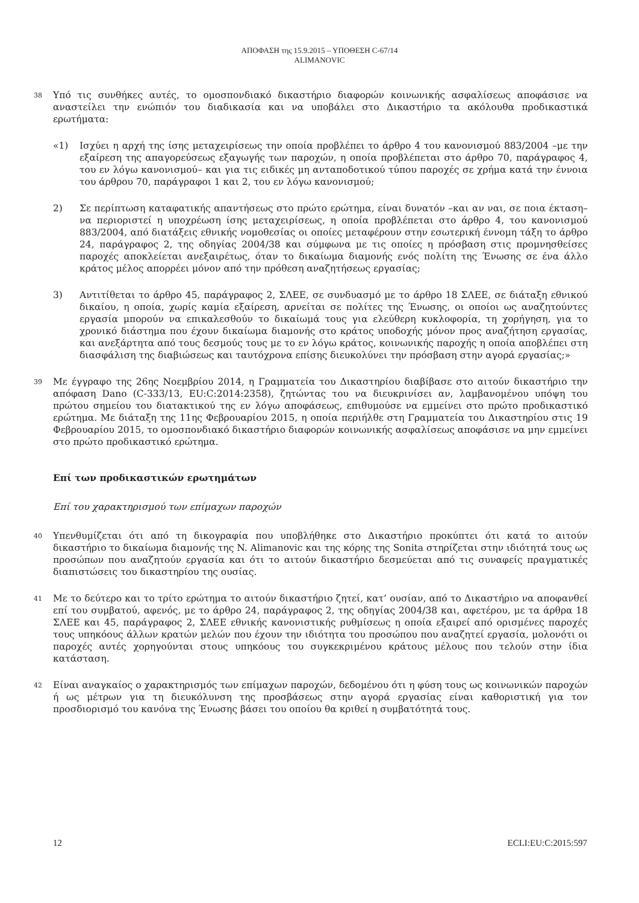ΑΠΟΦΑΣΗ της 15.9.2015 – ΥΠΟΘΕΣΗ C-67/14
ALIMANOVIC
38
Υπό τις συνθήκες αυτές, το ομοσπονδιακό δικαστήριο διαφορών κοινωνικής ασφαλίσεως αποφάσισε να αναστείλει την ενώπιόν του διαδικασία και να υποβάλει στο Δικαστήριο τα ακόλουθα προδικαστικά ερωτήματα:
«1) Ισχύει η αρχή της ίσης μεταχειρίσεως την οποία προβλέπει το άρθρο 4 του κανονισμού 883/2004 –με την εξαίρεση της απαγορεύσεως εξαγωγής των παροχών, η οποία προβλέπεται στο άρθρο 70, παράγραφος 4, του εν λόγω κανονισμού– και για τις ειδικές μη ανταποδοτικού τύπου παροχές σε χρήμα κατά την έννοια του άρθρου 70, παράγραφοι 1 και 2, του εν λόγω κανονισμού;
2) Σε περίπτωση καταφατικής απαντήσεως στο πρώτο ερώτημα, είναι δυνατόν –και αν ναι, σε ποια έκταση– να περιοριστεί η υποχρέωση ίσης μεταχειρίσεως, η οποία προβλέπεται στο άρθρο 4, του κανονισμού 883/2004, από διατάξεις εθνικής νομοθεσίας οι οποίες μεταφέρουν στην εσωτερική έννομη τάξη το άρθρο 24, παράγραφος 2, της οδηγίας 2004/38 και σύμφωνα με τις οποίες η πρόσβαση στις προμνησθείσες παροχές αποκλείεται ανεξαιρέτως, όταν το δικαίωμα διαμονής ενός πολίτη της Ένωσης σε ένα άλλο κράτος μέλος απορρέει μόνον από την πρόθεση αναζητήσεως εργασίας;
3) Αντιτίθεται το άρθρο 45, παράγραφος 2, ΣΛΕΕ, σε συνδυασμό με το άρθρο 18 ΣΛΕΕ, σε διάταξη εθνικού δικαίου, η οποία, χωρίς καμία εξαίρεση, αρνείται σε πολίτες της Ένωσης, οι οποίοι ως αναζητούντες εργασία μπορούν να επικαλεσθούν το δικαίωμά τους για ελεύθερη κυκλοφορία, τη χορήγηση, για το χρονικό διάστημα που έχουν δικαίωμα διαμονής στο κράτος υποδοχής μόνον προς αναζήτηση εργασίας, και ανεξάρτητα από τους δεσμούς τους με το εν λόγω κράτος, κοινωνικής παροχής η οποία αποβλέπει στη διασφάλιση της διαβιώσεως και ταυτόχρονα επίσης διευκολύνει την πρόσβαση στην αγορά εργασίας;»
39
Με έγγραφο της 26ης Νοεμβρίου 2014, η Γραμματεία του Δικαστηρίου διαβίβασε στο αιτούν δικαστήριο την απόφαση Dano (C-333/13, EU:C:2014:2358), ζητώντας του να διευκρινίσει αν, λαμβανομένου υπόψη του πρώτου σημείου του διατακτικού της εν λόγω αποφάσεως, επιθυμούσε να εμμείνει στο πρώτο προδικαστικό ερώτημα. Με διάταξη της 11ης Φεβρουαρίου 2015, η οποία περιήλθε στη Γραμματεία του Δικαστηρίου στις 19 Φεβρουαρίου 2015, το ομοσπονδιακό δικαστήριο διαφορών κοινωνικής ασφαλίσεως αποφάσισε να μην εμμείνει στο πρώτο προδικαστικό ερώτημα.
Επί των προδικαστικών ερωτημάτων
Επί του χαρακτηρισμού των επίμαχων παροχών
40
Υπενθυμίζεται ότι από τη δικογραφία που υποβλήθηκε στο Δικαστήριο προκύπτει ότι κατά το αιτούν δικαστήριο το δικαίωμα διαμονής της N. Alimanovic και της κόρης της Sonita στηρίζεται στην ιδιότητά τους ως προσώπων που αναζητούν εργασία και ότι το αιτούν δικαστήριο δεσμεύεται από τις συναφείς πραγματικές διαπιστώσεις του δικαστηρίου της ουσίας.
41
Με το δεύτερο και το τρίτο ερώτημα το αιτούν δικαστήριο ζητεί, κατ’ ουσίαν, από το Δικαστήριο να αποφανθεί επί του συμβατού, αφενός, με το άρθρο 24, παράγραφος 2, της οδηγίας 2004/38 και, αφετέρου, με τα άρθρα 18 ΣΛΕΕ και 45, παράγραφος 2, ΣΛΕΕ εθνικής κανονιστικής ρυθμίσεως η οποία εξαιρεί από ορισμένες παροχές τους υπηκόους άλλων κρατών μελών που έχουν την ιδιότητα του προσώπου που αναζητεί εργασία, μολονότι οι παροχές αυτές χορηγούνται στους υπηκόους του συγκεκριμένου κράτους μέλους που τελούν στην ίδια κατάσταση.
42
Είναι αναγκαίος ο χαρακτηρισμός των επίμαχων παροχών, δεδομένου ότι η φύση τους ως κοινωνικών παροχών ή ως μέτρων για τη διευκόλυνση της προσβάσεως στην αγορά εργασίας είναι καθοριστική για τον προσδιορισμό του κανόνα της Ένωσης βάσει του οποίου θα κριθεί η συμβατότητά τους.
12 ECLI:EU:C:2015:597